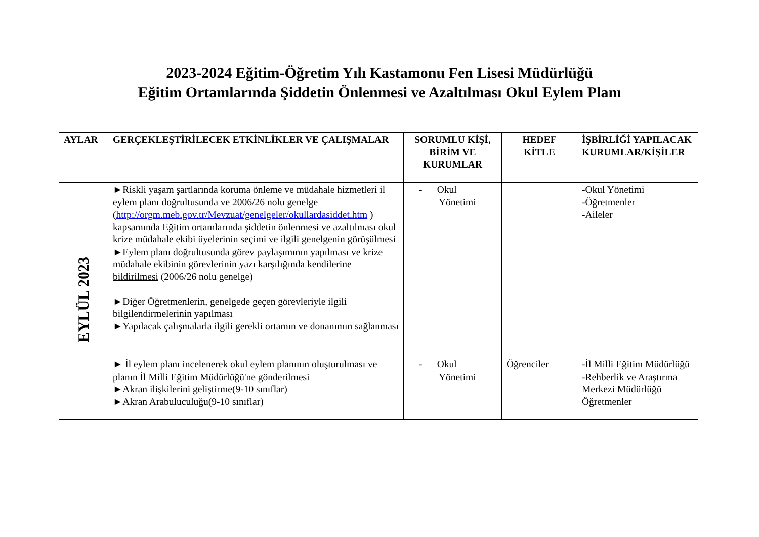2023-2024 Eğitim-Öğretim Yılı Kastamonu Fen Lisesi Müdürlüğü
Eğitim Ortamlarında Şiddetin Önlenmesi ve Azaltılması Okul Eylem Planı
| AYLAR | GERÇEKLEŞTİRİLECEK ETKİNLİKLER VE ÇALIŞMALAR | SORUMLU KİŞİ, BİRİM VE KURUMLAR | HEDEF KİTLE | İŞBİRLİĞİ YAPILACAK KURUMLAR/KİŞİLER |
| --- | --- | --- | --- | --- |
| EYLÜL 2023 | ►Riskli yaşam şartlarında koruma önleme ve müdahale hizmetleri il eylem planı doğrultusunda ve 2006/26 nolu genelge ( http://orgm.meb.gov.tr/Mevzuat/genelgeler/okullardasiddet.htm ) kapsamında Eğitim ortamlarında şiddetin önlenmesi ve azaltılması okul krize müdahale ekibi üyelerinin seçimi ve ilgili genelgenin görüşülmesi ►Eylem planı doğrultusunda görev paylaşımının yapılması ve krize müdahale ekibinin görevlerinin yazı karşılığında kendilerine bildirilmesi (2006/26 nolu genelge) ►Diğer Öğretmenlerin, genelgede geçen görevleriyle ilgili bilgilendirmelerinin yapılması ►Yapılacak çalışmalarla ilgili gerekli ortamın ve donanımın sağlanması | - Okul Yönetimi | | -Okul Yönetimi -Öğretmenler -Aileler |
| | ► İl eylem planı incelenerek okul eylem planının oluşturulması ve planın İl Milli Eğitim Müdürlüğü'ne gönderilmesi ►Akran ilişkilerini geliştirme(9-10 sınıflar) ►Akran Arabuluculuğu(9-10 sınıflar) | - Okul Yönetimi | Öğrenciler | -İl Milli Eğitim Müdürlüğü -Rehberlik ve Araştırma Merkezi Müdürlüğü Öğretmenler |